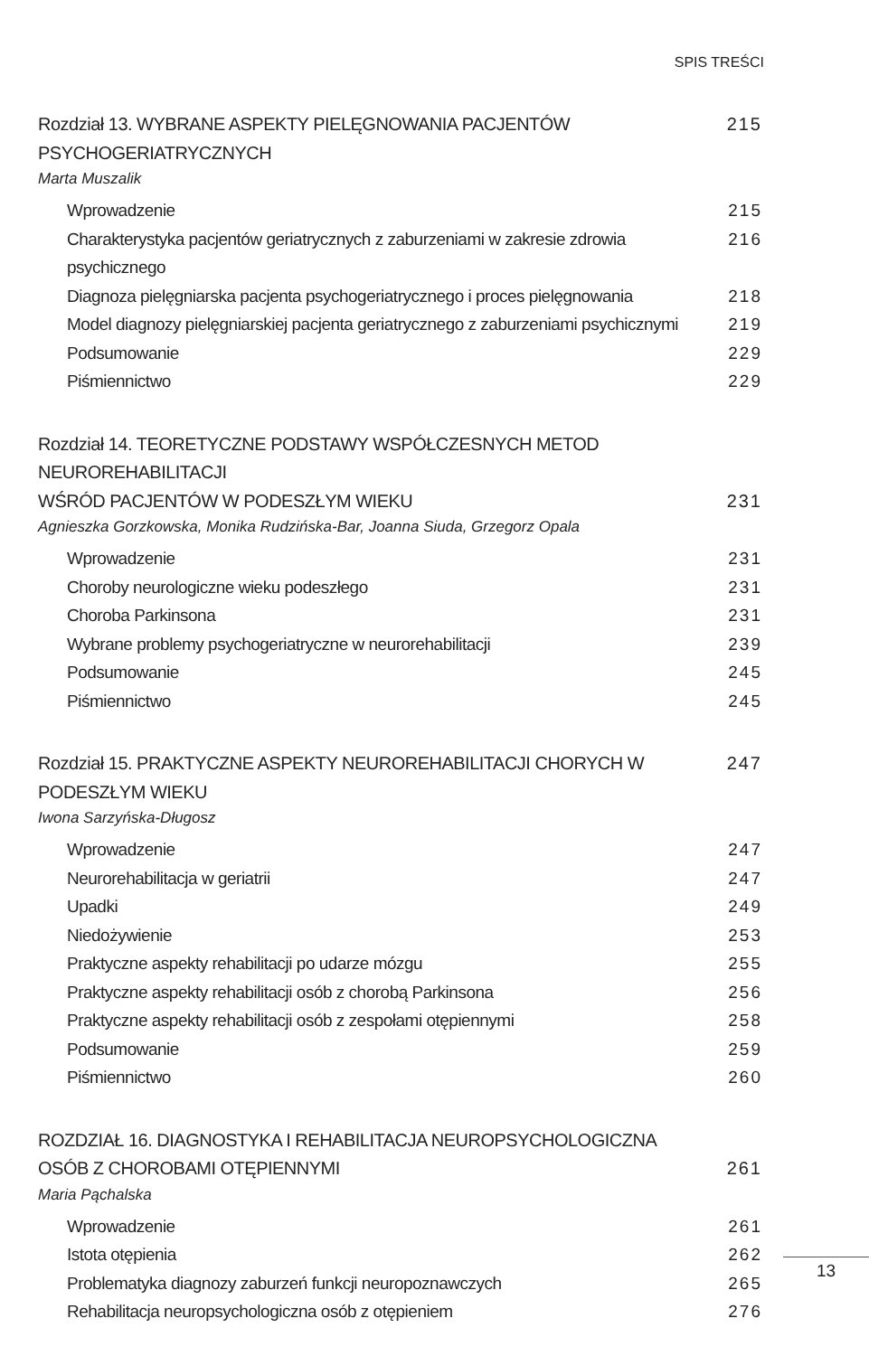SPIS TREŚCI
Rozdział 13. WYBRANE ASPEKTY PIELĘGNOWANIA PACJENTÓW PSYCHOGERIATRYCZNYCH 215
Marta Muszalik
Wprowadzenie 215
Charakterystyka pacjentów geriatrycznych z zaburzeniami w zakresie zdrowia psychicznego 216
Diagnoza pielęgniarska pacjenta psychogeriatrycznego i proces pielęgnowania 218
Model diagnozy pielęgniarskiej pacjenta geriatrycznego z zaburzeniami psychicznymi 219
Podsumowanie 229
Piśmiennictwo 229
Rozdział 14. TEORETYCZNE PODSTAWY WSPÓŁCZESNYCH METOD NEUROREHABILITACJI
WŚRÓD PACJENTÓW W PODESZŁYM WIEKU 231
Agnieszka Gorzkowska, Monika Rudzińska-Bar, Joanna Siuda, Grzegorz Opala
Wprowadzenie 231
Choroby neurologiczne wieku podeszłego 231
Choroba Parkinsona 231
Wybrane problemy psychogeriatryczne w neurorehabilitacji 239
Podsumowanie 245
Piśmiennictwo 245
Rozdział 15. PRAKTYCZNE ASPEKTY NEUROREHABILITACJI CHORYCH W PODESZŁYM WIEKU 247
Iwona Sarzyńska-Długosz
Wprowadzenie 247
Neurorehabilitacja w geriatrii 247
Upadki 249
Niedożywienie 253
Praktyczne aspekty rehabilitacji po udarze mózgu 255
Praktyczne aspekty rehabilitacji osób z chorobą Parkinsona 256
Praktyczne aspekty rehabilitacji osób z zespołami otępiennymi 258
Podsumowanie 259
Piśmiennictwo 260
ROZDZIAŁ 16. DIAGNOSTYKA I REHABILITACJA NEUROPSYCHOLOGICZNA
OSÓB Z CHOROBAMI OTĘPIENNYMI 261
Maria Pąchalska
Wprowadzenie 261
Istota otępienia 262
Problematyka diagnozy zaburzeń funkcji neuropoznawczych 265
Rehabilitacja neuropsychologiczna osób z otępieniem 276
13